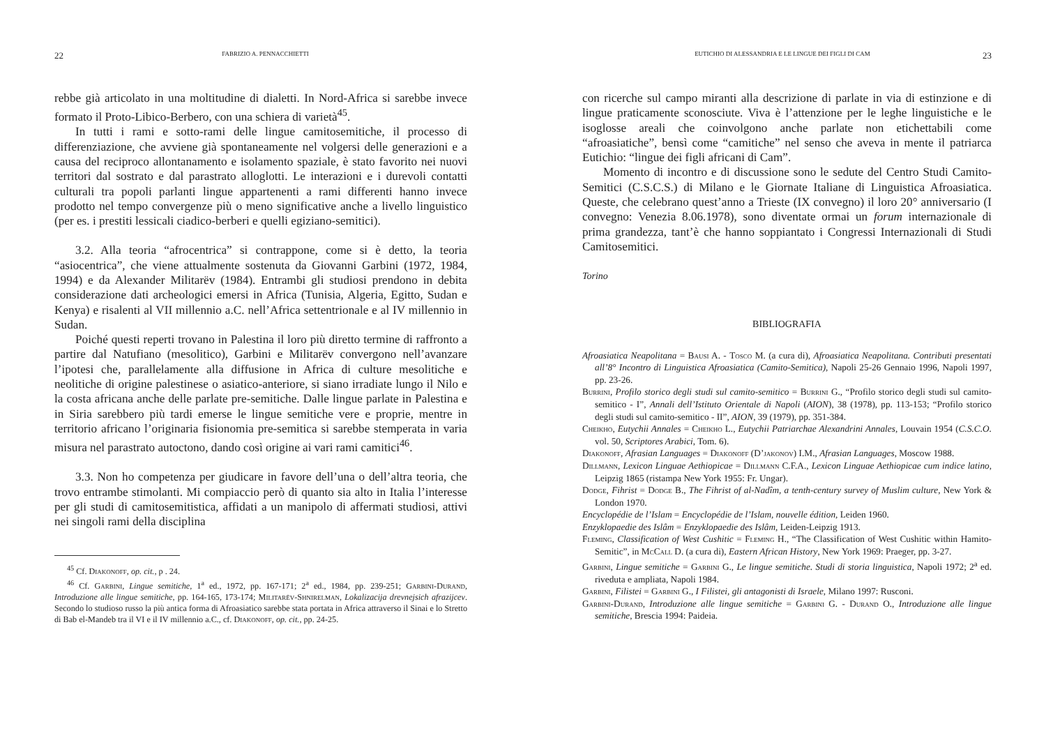22 FABRIZIO A. PENNACCHIETTI
rebbe già articolato in una moltitudine di dialetti. In Nord-Africa si sarebbe invece formato il Proto-Libico-Berbero, con una schiera di varietà<sup>45</sup>.
In tutti i rami e sotto-rami delle lingue camitosemitiche, il processo di differenziazione, che avviene già spontaneamente nel volgersi delle generazioni e a causa del reciproco allontanamento e isolamento spaziale, è stato favorito nei nuovi territori dal sostrato e dal parastrato alloglotti. Le interazioni e i durevoli contatti culturali tra popoli parlanti lingue appartenenti a rami differenti hanno invece prodotto nel tempo convergenze più o meno significative anche a livello linguistico (per es. i prestiti lessicali ciadico-berberi e quelli egiziano-semitici).
3.2. Alla teoria “afrocentrica” si contrappone, come si è detto, la teoria “asiocentrica”, che viene attualmente sostenuta da Giovanni Garbini (1972, 1984, 1994) e da Alexander Militarëv (1984). Entrambi gli studiosi prendono in debita considerazione dati archeologici emersi in Africa (Tunisia, Algeria, Egitto, Sudan e Kenya) e risalenti al VII millennio a.C. nell’Africa settentrionale e al IV millennio in Sudan.
Poiché questi reperti trovano in Palestina il loro più diretto termine di raffronto a partire dal Natufiano (mesolitico), Garbini e Militarëv convergono nell’avanzare l’ipotesi che, parallelamente alla diffusione in Africa di culture mesolitiche e neolitiche di origine palestinese o asiatico-anteriore, si siano irradiate lungo il Nilo e la costa africana anche delle parlate pre-semitiche. Dalle lingue parlate in Palestina e in Siria sarebbero più tardi emerse le lingue semitiche vere e proprie, mentre in territorio africano l’originaria fisionomia pre-semitica si sarebbe stemperata in varia misura nel parastrato autoctono, dando così origine ai vari rami camitici<sup>46</sup>.
3.3. Non ho competenza per giudicare in favore dell’una o dell’altra teoria, che trovo entrambe stimolanti. Mi compiaccio però di quanto sia alto in Italia l’interesse per gli studi di camitosemitistica, affidati a un manipolo di affermati studiosi, attivi nei singoli rami della disciplina
<sup>45</sup> Cf. Diakonoff, op. cit., p . 24.
<sup>46</sup> Cf. Garbini, Lingue semitiche, 1<sup>a</sup> ed., 1972, pp. 167-171; 2<sup>a</sup> ed., 1984, pp. 239-251; Garbini-Durand, Introduzione alle lingue semitiche, pp. 164-165, 173-174; Militarëv-Shnirelman, Lokalizacija drevnejsich afrazijcev. Secondo lo studioso russo la più antica forma di Afroasiatico sarebbe stata portata in Africa attraverso il Sinai e lo Stretto di Bab el-Mandeb tra il VI e il IV millennio a.C., cf. Diakonoff, op. cit., pp. 24-25.
EUTICHIO DI ALESSANDRIA E LE LINGUE DEI FIGLI DI CAM 23
con ricerche sul campo miranti alla descrizione di parlate in via di estinzione e di lingue praticamente sconosciute. Viva è l’attenzione per le leghe linguistiche e le isoglosse areali che coinvolgono anche parlate non etichettabili come “afroasiatiche”, bensì come “camitiche” nel senso che aveva in mente il patriarca Eutichio: “lingue dei figli africani di Cam”.
Momento di incontro e di discussione sono le sedute del Centro Studi Camito-Semitici (C.S.C.S.) di Milano e le Giornate Italiane di Linguistica Afroasiatica. Queste, che celebrano quest’anno a Trieste (IX convegno) il loro 20° anniversario (I convegno: Venezia 8.06.1978), sono diventate ormai un forum internazionale di prima grandezza, tant’è che hanno soppiantato i Congressi Internazionali di Studi Camitosemitici.
Torino
BIBLIOGRAFIA
Afroasiatica Neapolitana = Bausi A. - Tosco M. (a cura di), Afroasiatica Neapolitana. Contributi presentati all’8° Incontro di Linguistica Afroasiatica (Camito-Semitica), Napoli 25-26 Gennaio 1996, Napoli 1997, pp. 23-26.
Burrini, Profilo storico degli studi sul camito-semitico = Burrini G., “Profilo storico degli studi sul camito-semitico - I”, Annali dell’Istituto Orientale di Napoli (AION), 38 (1978), pp. 113-153; “Profilo storico degli studi sul camito-semitico - II”, AION, 39 (1979), pp. 351-384.
Cheikho, Eutychii Annales = Cheikho L., Eutychii Patriarchae Alexandrini Annales, Louvain 1954 (C.S.C.O. vol. 50, Scriptores Arabici, Tom. 6).
Diakonoff, Afrasian Languages = Diakonoff (D’jakonov) I.M., Afrasian Languages, Moscow 1988.
Dillmann, Lexicon Linguae Aethiopicae = Dillmann C.F.A., Lexicon Linguae Aethiopicae cum indice latino, Leipzig 1865 (ristampa New York 1955: Fr. Ungar).
Dodge, Fihrist = Dodge B., The Fihrist of al-Nadîm, a tenth-century survey of Muslim culture, New York & London 1970.
Encyclopédie de l’Islam = Encyclopédie de l’Islam, nouvelle édition, Leiden 1960.
Enzyklopaedie des Islâm = Enzyklopaedie des Islâm, Leiden-Leipzig 1913.
Fleming, Classification of West Cushitic = Fleming H., “The Classification of West Cushitic within Hamito-Semitic”, in McCall D. (a cura di), Eastern African History, New York 1969: Praeger, pp. 3-27.
Garbini, Lingue semitiche = Garbini G., Le lingue semitiche. Studi di storia linguistica, Napoli 1972; 2<sup>a</sup> ed. riveduta e ampliata, Napoli 1984.
Garbini, Filistei = Garbini G., I Filistei, gli antagonisti di Israele, Milano 1997: Rusconi.
Garbini-Durand, Introduzione alle lingue semitiche = Garbini G. - Durand O., Introduzione alle lingue semitiche, Brescia 1994: Paideia.